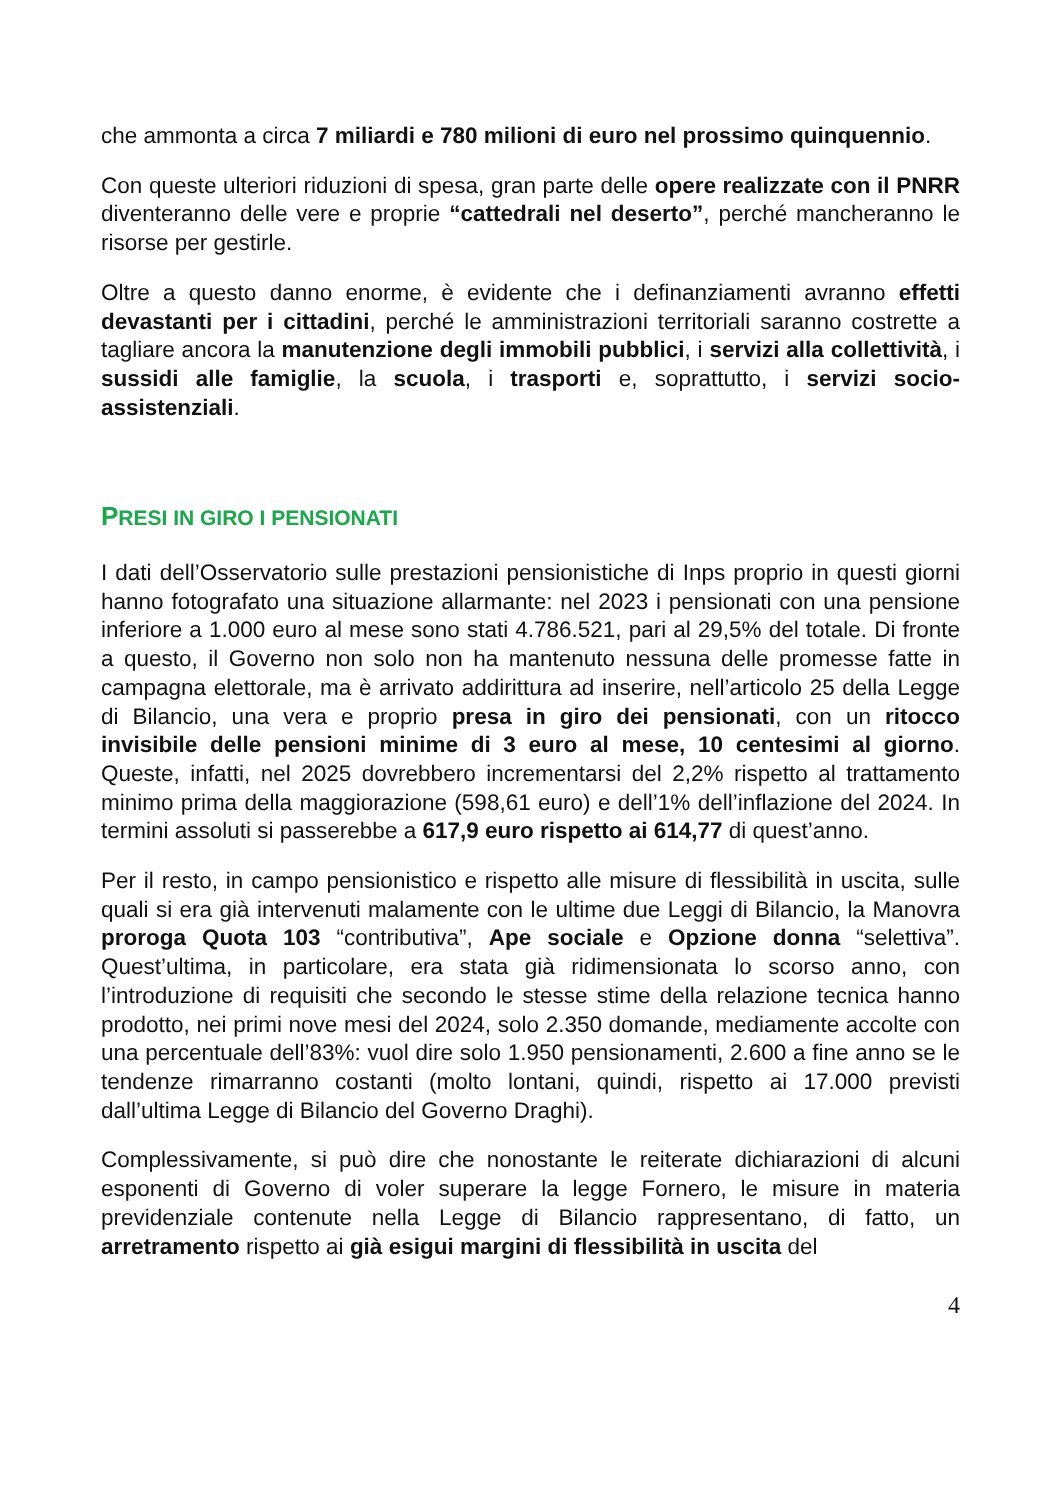che ammonta a circa 7 miliardi e 780 milioni di euro nel prossimo quinquennio.
Con queste ulteriori riduzioni di spesa, gran parte delle opere realizzate con il PNRR diventeranno delle vere e proprie “cattedrali nel deserto”, perché mancheranno le risorse per gestirle.
Oltre a questo danno enorme, è evidente che i definanziamenti avranno effetti devastanti per i cittadini, perché le amministrazioni territoriali saranno costrette a tagliare ancora la manutenzione degli immobili pubblici, i servizi alla collettività, i sussidi alle famiglie, la scuola, i trasporti e, soprattutto, i servizi socio-assistenziali.
PRESI IN GIRO I PENSIONATI
I dati dell’Osservatorio sulle prestazioni pensionistiche di Inps proprio in questi giorni hanno fotografato una situazione allarmante: nel 2023 i pensionati con una pensione inferiore a 1.000 euro al mese sono stati 4.786.521, pari al 29,5% del totale. Di fronte a questo, il Governo non solo non ha mantenuto nessuna delle promesse fatte in campagna elettorale, ma è arrivato addirittura ad inserire, nell’articolo 25 della Legge di Bilancio, una vera e proprio presa in giro dei pensionati, con un ritocco invisibile delle pensioni minime di 3 euro al mese, 10 centesimi al giorno. Queste, infatti, nel 2025 dovrebbero incrementarsi del 2,2% rispetto al trattamento minimo prima della maggiorazione (598,61 euro) e dell’1% dell’inflazione del 2024. In termini assoluti si passerebbe a 617,9 euro rispetto ai 614,77 di quest’anno.
Per il resto, in campo pensionistico e rispetto alle misure di flessibilità in uscita, sulle quali si era già intervenuti malamente con le ultime due Leggi di Bilancio, la Manovra proroga Quota 103 “contributiva”, Ape sociale e Opzione donna “selettiva”. Quest’ultima, in particolare, era stata già ridimensionata lo scorso anno, con l’introduzione di requisiti che secondo le stesse stime della relazione tecnica hanno prodotto, nei primi nove mesi del 2024, solo 2.350 domande, mediamente accolte con una percentuale dell’83%: vuol dire solo 1.950 pensionamenti, 2.600 a fine anno se le tendenze rimarranno costanti (molto lontani, quindi, rispetto ai 17.000 previsti dall’ultima Legge di Bilancio del Governo Draghi).
Complessivamente, si può dire che nonostante le reiterate dichiarazioni di alcuni esponenti di Governo di voler superare la legge Fornero, le misure in materia previdenziale contenute nella Legge di Bilancio rappresentano, di fatto, un arretramento rispetto ai già esigui margini di flessibilità in uscita del
4